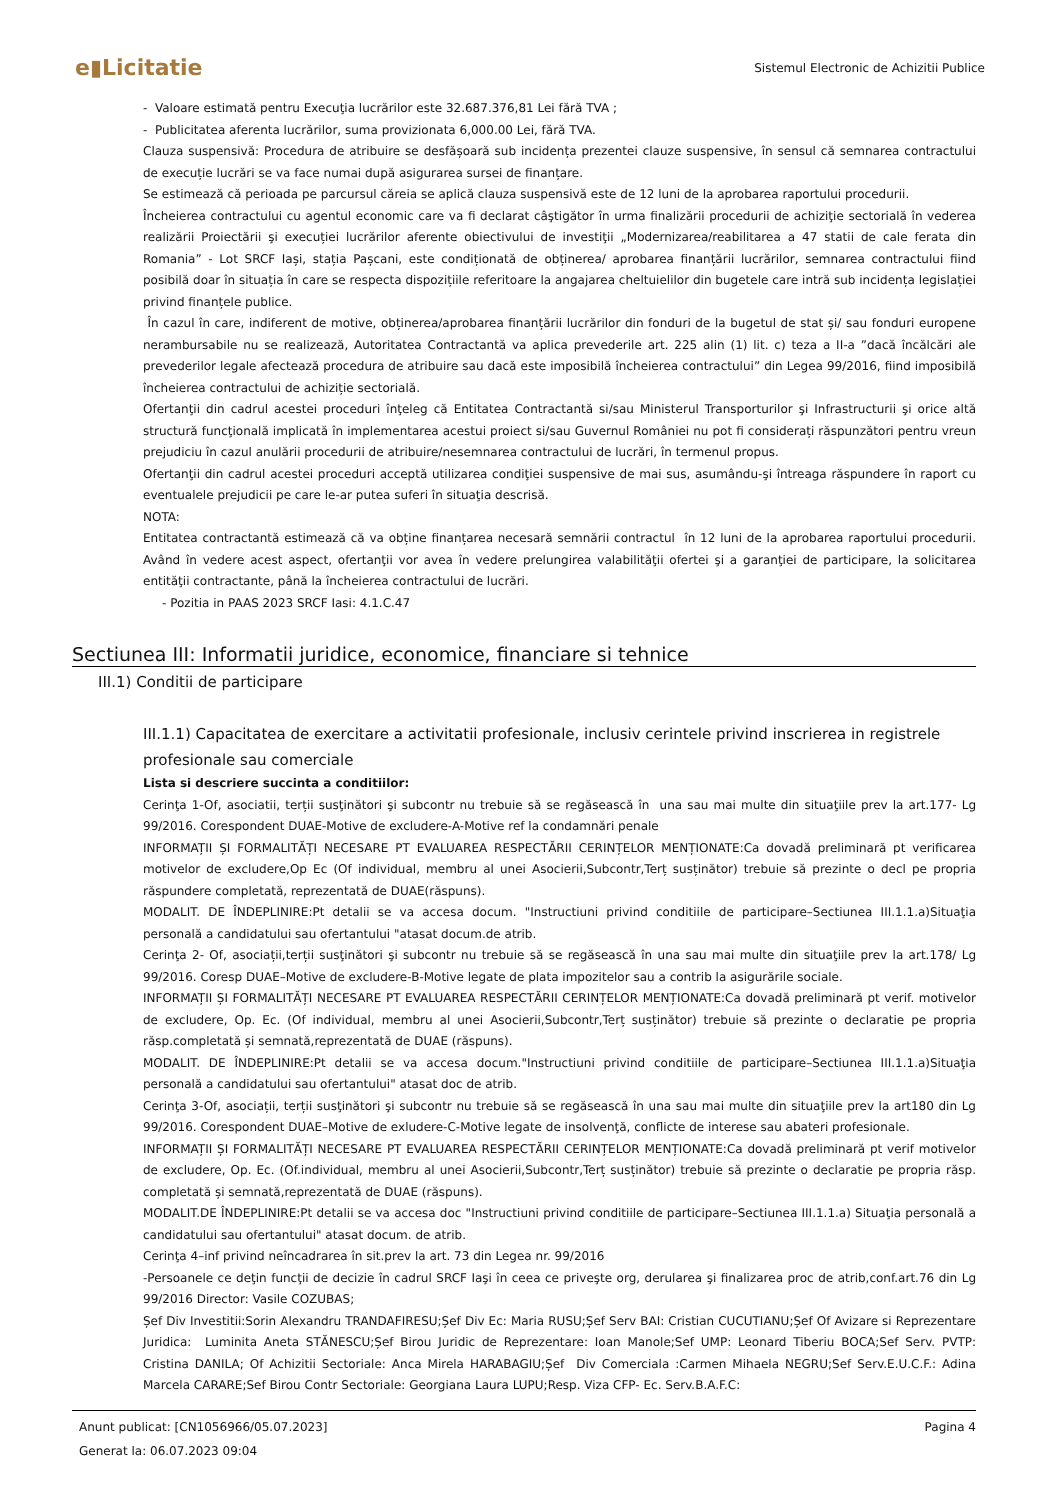e▮Licitatie
Sistemul Electronic de Achizitii Publice
- Valoare estimată pentru Execuţia lucrărilor este 32.687.376,81 Lei fără TVA ;
- Publicitatea aferenta lucrărilor, suma provizionata 6,000.00 Lei, fără TVA.
Clauza suspensivă: Procedura de atribuire se desfășoară sub incidența prezentei clauze suspensive, în sensul că semnarea contractului de execuție lucrări se va face numai după asigurarea sursei de finanțare.
Se estimează că perioada pe parcursul căreia se aplică clauza suspensivă este de 12 luni de la aprobarea raportului procedurii.
Încheierea contractului cu agentul economic care va fi declarat câştigător în urma finalizării procedurii de achiziţie sectorială în vederea realizării Proiectării şi execuției lucrărilor aferente obiectivului de investiţii „Modernizarea/reabilitarea a 47 statii de cale ferata din Romania” - Lot SRCF Iași, stația Pașcani, este condiționată de obținerea/ aprobarea finanțării lucrărilor, semnarea contractului fiind posibilă doar în situația în care se respecta dispozițiile referitoare la angajarea cheltuielilor din bugetele care intră sub incidența legislației privind finanțele publice.
În cazul în care, indiferent de motive, obținerea/aprobarea finanțării lucrărilor din fonduri de la bugetul de stat și/ sau fonduri europene nerambursabile nu se realizează, Autoritatea Contractantă va aplica prevederile art. 225 alin (1) lit. c) teza a II-a ”dacă încălcări ale prevederilor legale afectează procedura de atribuire sau dacă este imposibilă încheierea contractului” din Legea 99/2016, fiind imposibilă încheierea contractului de achiziție sectorială.
Ofertanţii din cadrul acestei proceduri înţeleg că Entitatea Contractantă si/sau Ministerul Transporturilor şi Infrastructurii şi orice altă structură funcţională implicată în implementarea acestui proiect si/sau Guvernul României nu pot fi considerați răspunzători pentru vreun prejudiciu în cazul anulării procedurii de atribuire/nesemnarea contractului de lucrări, în termenul propus.
Ofertanţii din cadrul acestei proceduri acceptă utilizarea condiţiei suspensive de mai sus, asumându-şi întreaga răspundere în raport cu eventualele prejudicii pe care le-ar putea suferi în situaţia descrisă.
NOTA:
Entitatea contractantă estimează că va obține finanțarea necesară semnării contractul în 12 luni de la aprobarea raportului procedurii. Având în vedere acest aspect, ofertanţii vor avea în vedere prelungirea valabilităţii ofertei şi a garanţiei de participare, la solicitarea entităţii contractante, până la încheierea contractului de lucrări.
- Pozitia in PAAS 2023 SRCF Iasi: 4.1.C.47
Sectiunea III: Informatii juridice, economice, financiare si tehnice
III.1) Conditii de participare
III.1.1) Capacitatea de exercitare a activitatii profesionale, inclusiv cerintele privind inscrierea in registrele profesionale sau comerciale
Lista si descriere succinta a conditiilor:
Cerinţa 1-Of, asociatii, terții susţinători şi subcontr nu trebuie să se regăsească în una sau mai multe din situaţiile prev la art.177- Lg 99/2016. Corespondent DUAE-Motive de excludere-A-Motive ref la condamnări penale
INFORMAȚII ȘI FORMALITĂȚI NECESARE PT EVALUAREA RESPECTĂRII CERINȚELOR MENȚIONATE:Ca dovadă preliminară pt verificarea motivelor de excludere,Op Ec (Of individual, membru al unei Asocierii,Subcontr,Terț susținător) trebuie să prezinte o decl pe propria răspundere completată, reprezentată de DUAE(răspuns).
MODALIT. DE ÎNDEPLINIRE:Pt detalii se va accesa docum. "Instructiuni privind conditiile de participare–Sectiunea III.1.1.a)Situaţia personală a candidatului sau ofertantului "atasat docum.de atrib.
Cerinţa 2- Of, asociații,terții susţinători şi subcontr nu trebuie să se regăsească în una sau mai multe din situaţiile prev la art.178/ Lg 99/2016. Coresp DUAE–Motive de excludere-B-Motive legate de plata impozitelor sau a contrib la asigurările sociale.
INFORMAȚII ȘI FORMALITĂȚI NECESARE PT EVALUAREA RESPECTĂRII CERINȚELOR MENȚIONATE:Ca dovadă preliminară pt verif. motivelor de excludere, Op. Ec. (Of individual, membru al unei Asocierii,Subcontr,Terț susținător) trebuie să prezinte o declaratie pe propria răsp.completată și semnată,reprezentată de DUAE (răspuns).
MODALIT. DE ÎNDEPLINIRE:Pt detalii se va accesa docum."Instructiuni privind conditiile de participare–Sectiunea III.1.1.a)Situaţia personală a candidatului sau ofertantului" atasat doc de atrib.
Cerinţa 3-Of, asociații, terții susţinători şi subcontr nu trebuie să se regăsească în una sau mai multe din situaţiile prev la art180 din Lg 99/2016. Corespondent DUAE–Motive de exludere-C-Motive legate de insolvenţă, conflicte de interese sau abateri profesionale.
INFORMAȚII ȘI FORMALITĂȚI NECESARE PT EVALUAREA RESPECTĂRII CERINȚELOR MENȚIONATE:Ca dovadă preliminară pt verif motivelor de excludere, Op. Ec. (Of.individual, membru al unei Asocierii,Subcontr,Terț susținător) trebuie să prezinte o declaratie pe propria răsp. completată și semnată,reprezentată de DUAE (răspuns).
MODALIT.DE ÎNDEPLINIRE:Pt detalii se va accesa doc "Instructiuni privind conditiile de participare–Sectiunea III.1.1.a) Situaţia personală a candidatului sau ofertantului" atasat docum. de atrib.
Cerinţa 4–inf privind neîncadrarea în sit.prev la art. 73 din Legea nr. 99/2016
-Persoanele ce deţin funcţii de decizie în cadrul SRCF Iaşi în ceea ce priveşte org, derularea şi finalizarea proc de atrib,conf.art.76 din Lg 99/2016 Director: Vasile COZUBAS;
Șef Div Investitii:Sorin Alexandru TRANDAFIRESU;Șef Div Ec: Maria RUSU;Șef Serv BAI: Cristian CUCUTIANU;Șef Of Avizare si Reprezentare Juridica: Luminita Aneta STĂNESCU;Șef Birou Juridic de Reprezentare: Ioan Manole;Sef UMP: Leonard Tiberiu BOCA;Sef Serv. PVTP: Cristina DANILA; Of Achizitii Sectoriale: Anca Mirela HARABAGIU;Șef Div Comerciala :Carmen Mihaela NEGRU;Sef Serv.E.U.C.F.: Adina Marcela CARARE;Sef Birou Contr Sectoriale: Georgiana Laura LUPU;Resp. Viza CFP- Ec. Serv.B.A.F.C:
Anunt publicat: [CN1056966/05.07.2023] Pagina 4
Generat la: 06.07.2023 09:04